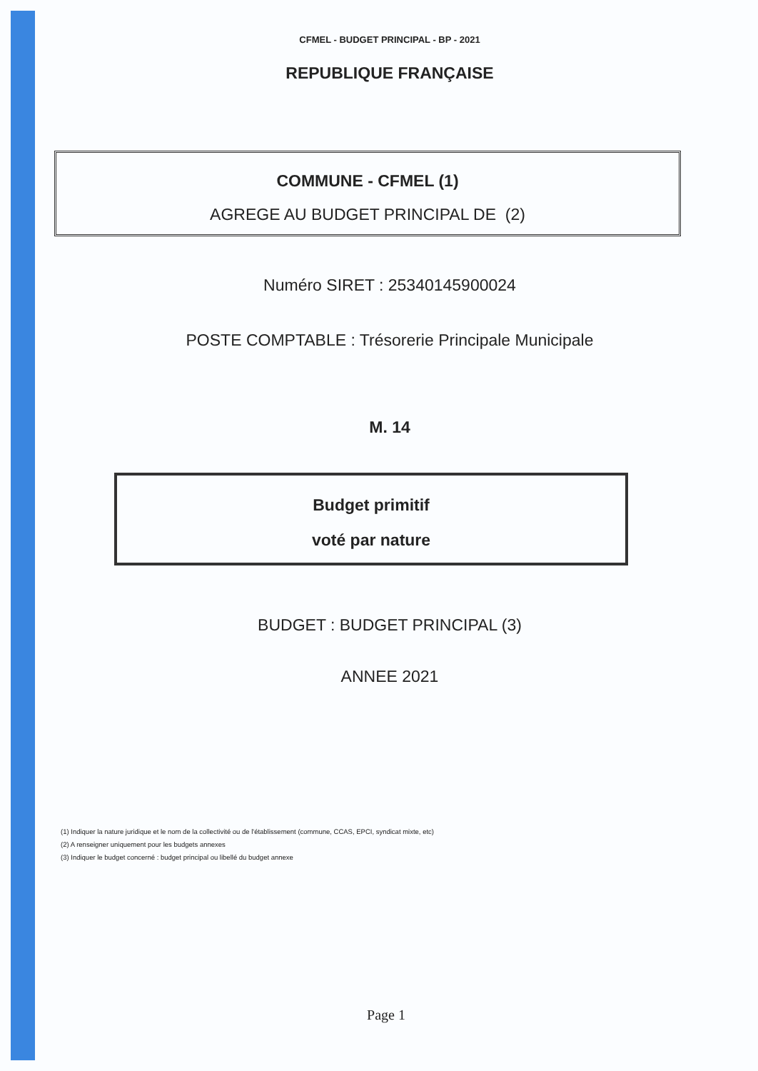CFMEL - BUDGET PRINCIPAL - BP - 2021
REPUBLIQUE FRANÇAISE
COMMUNE - CFMEL (1)
AGREGE AU BUDGET PRINCIPAL DE (2)
Numéro SIRET : 25340145900024
POSTE COMPTABLE : Trésorerie Principale Municipale
M. 14
Budget primitif
voté par nature
BUDGET : BUDGET PRINCIPAL (3)
ANNEE 2021
(1) Indiquer la nature juridique et le nom de la collectivité ou de l'établissement (commune, CCAS, EPCI, syndicat mixte, etc)
(2) A renseigner uniquement pour les budgets annexes
(3) Indiquer le budget concerné : budget principal ou libellé du budget annexe
Page 1